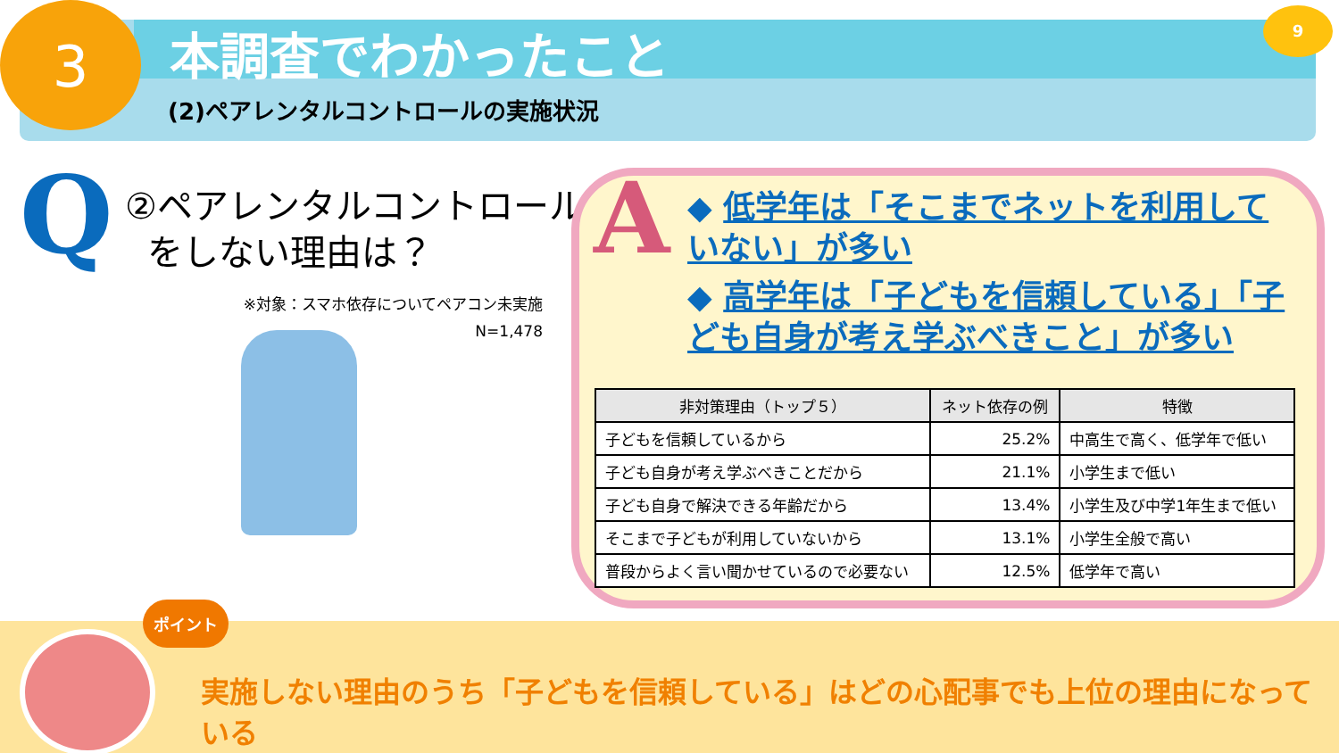3 9
本調査でわかったこと
(2)ペアレンタルコントロールの実施状況
Q
②ペアレンタルコントロール
をしない理由は？
※対象：スマホ依存についてペアコン未実施
N=1,478
A
◆ 低学年は「そこまでネットを利用していない」が多い
◆ 高学年は「子どもを信頼している」「子ども自身が考え学ぶべきこと」が多い
| 非対策理由（トップ５） | ネット依存の例 | 特徴 |
| --- | --- | --- |
| 子どもを信頼しているから | 25.2% | 中高生で高く、低学年で低い |
| 子ども自身が考え学ぶべきことだから | 21.1% | 小学生まで低い |
| 子ども自身で解決できる年齢だから | 13.4% | 小学生及び中学1年生まで低い |
| そこまで子どもが利用していないから | 13.1% | 小学生全般で高い |
| 普段からよく言い聞かせているので必要ない | 12.5% | 低学年で高い |
ポイント
実施しない理由のうち「子どもを信頼している」はどの心配事でも上位の理由になっている